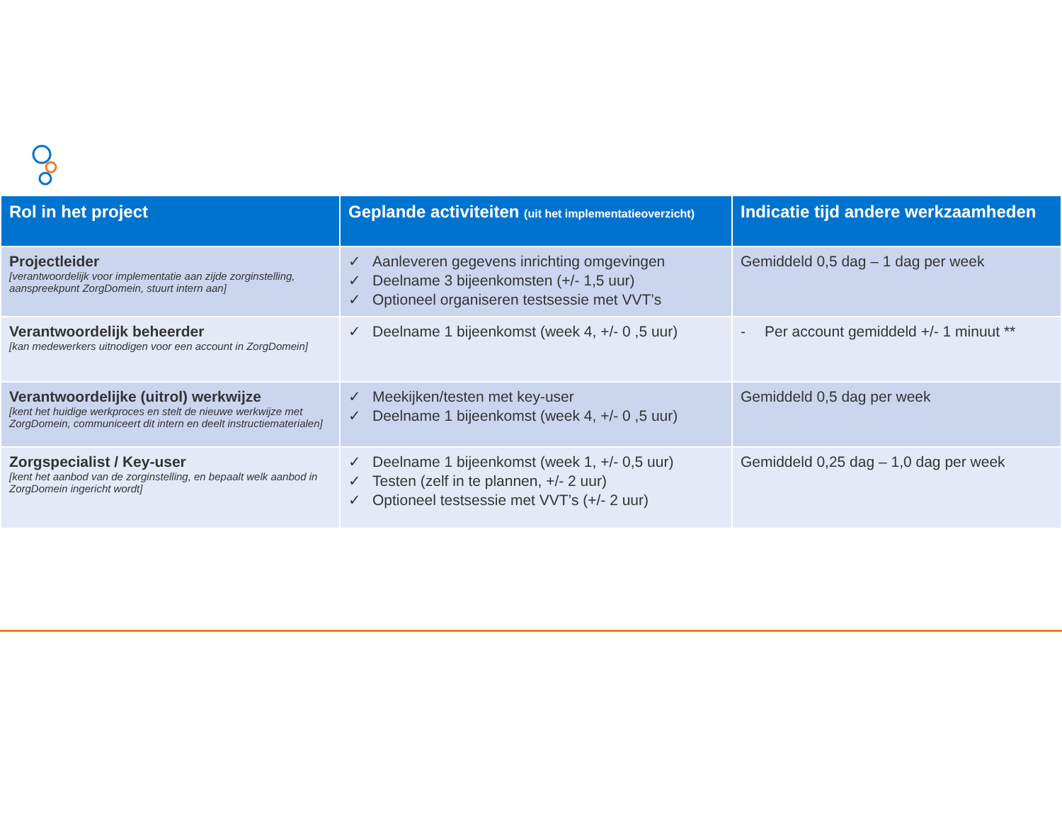| Rol in het project | Geplande activiteiten (uit het implementatieoverzicht) | Indicatie tijd andere werkzaamheden |
| --- | --- | --- |
| Projectleider [verantwoordelijk voor implementatie aan zijde zorginstelling, aanspreekpunt ZorgDomein, stuurt intern aan] | ✓ Aanleveren gegevens inrichting omgevingen ✓ Deelname 3 bijeenkomsten (+/- 1,5 uur) ✓ Optioneel organiseren testsessie met VVT’s | Gemiddeld 0,5 dag – 1 dag per week |
| Verantwoordelijk beheerder [kan medewerkers uitnodigen voor een account in ZorgDomein] | ✓ Deelname 1 bijeenkomst (week 4, +/- 0 ,5 uur) | - Per account gemiddeld +/- 1 minuut ** |
| Verantwoordelijke (uitrol) werkwijze [kent het huidige werkproces en stelt de nieuwe werkwijze met ZorgDomein, communiceert dit intern en deelt instructiematerialen] | ✓ Meekijken/testen met key-user ✓ Deelname 1 bijeenkomst (week 4, +/- 0 ,5 uur) | Gemiddeld 0,5 dag per week |
| Zorgspecialist / Key-user [kent het aanbod van de zorginstelling, en bepaalt welk aanbod in ZorgDomein ingericht wordt] | ✓ Deelname 1 bijeenkomst (week 1, +/- 0,5 uur) ✓ Testen (zelf in te plannen, +/- 2 uur) ✓ Optioneel testsessie met VVT’s (+/- 2 uur) | Gemiddeld 0,25 dag – 1,0 dag per week |